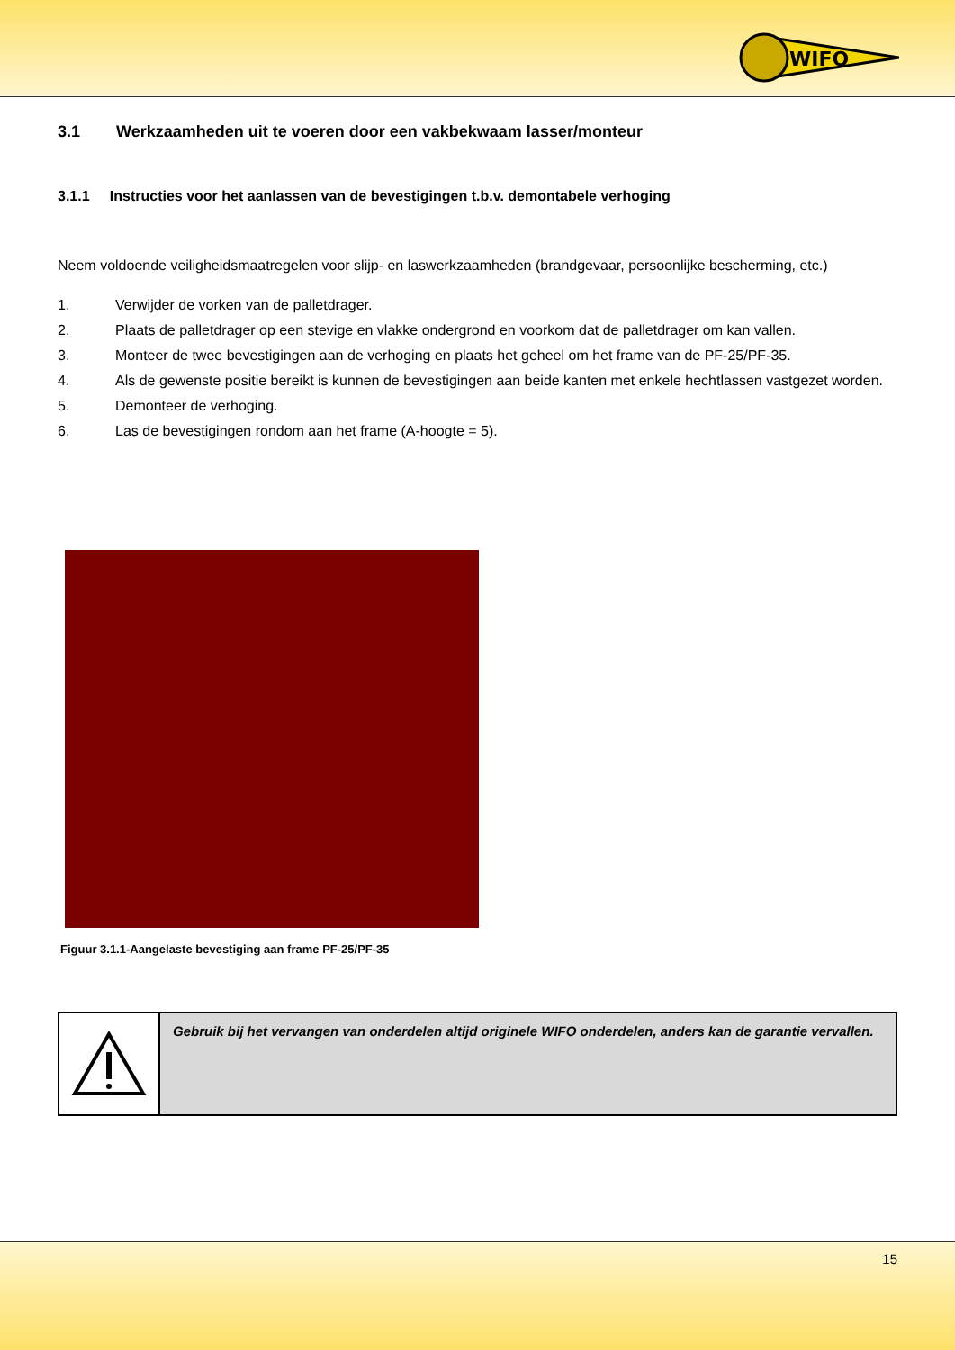WIFO
3.1 Werkzaamheden uit te voeren door een vakbekwaam lasser/monteur
3.1.1 Instructies voor het aanlassen van de bevestigingen t.b.v. demontabele verhoging
Neem voldoende veiligheidsmaatregelen voor slijp- en laswerkzaamheden (brandgevaar, persoonlijke bescherming, etc.)
1. Verwijder de vorken van de palletdrager.
2. Plaats de palletdrager op een stevige en vlakke ondergrond en voorkom dat de palletdrager om kan vallen.
3. Monteer de twee bevestigingen aan de verhoging en plaats het geheel om het frame van de PF-25/PF-35.
4. Als de gewenste positie bereikt is kunnen de bevestigingen aan beide kanten met enkele hechtlassen vastgezet worden.
5. Demonteer de verhoging.
6. Las de bevestigingen rondom aan het frame (A-hoogte = 5).
Figuur 3.1.1-Aangelaste bevestiging aan frame PF-25/PF-35
Gebruik bij het vervangen van onderdelen altijd originele WIFO onderdelen, anders kan de garantie vervallen.
15